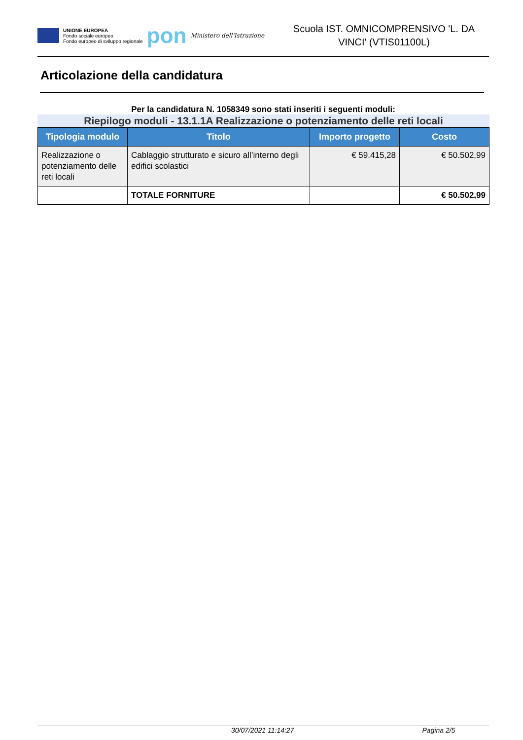UNIONE EUROPEA
Fondo sociale europeo
Fondo europeo di sviluppo regionale
pon
Ministero dell'Istruzione
Scuola IST. OMNICOMPRENSIVO 'L. DA VINCI' (VTIS01100L)
Articolazione della candidatura
Per la candidatura N. 1058349 sono stati inseriti i seguenti moduli:
Riepilogo moduli - 13.1.1A Realizzazione o potenziamento delle reti locali
| Tipologia modulo | Titolo | Importo progetto | Costo |
| --- | --- | --- | --- |
| Realizzazione o potenziamento delle reti locali | Cablaggio strutturato e sicuro all’interno degli edifici scolastici | € 59.415,28 | € 50.502,99 |
| | TOTALE FORNITURE | | € 50.502,99 |
30/07/2021 11:14:27 Pagina 2/5